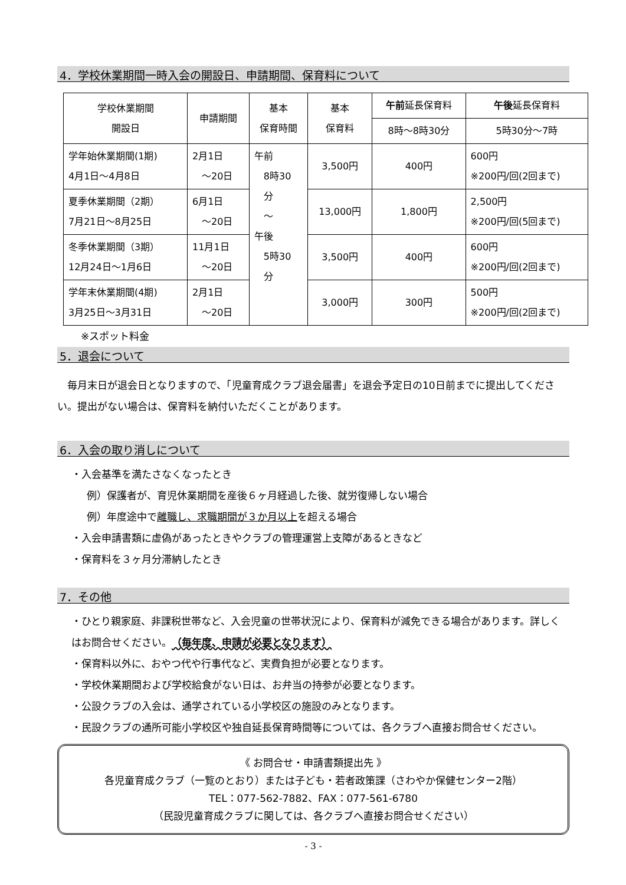4．学校休業期間一時入会の開設日、申請期間、保育料について
| 学校休業期間 開設日 | 申請期間 | 基本 保育時間 | 基本 保育料 | 午前 延長保育料 | 午後 延長保育料 |
| --- | --- | --- | --- | --- | --- |
| | | | | 8時～8時30分 | 5時30分～7時 |
| 学年始休業期間(1期) 4月1日～4月8日 | 2月1日 ～20日 | 午前 8時30 分 ～ 午後 5時30 分 | 3,500円 | 400円 | 600円 ※200円/回(2回まで) |
| 夏季休業期間（2期） 7月21日～8月25日 | 6月1日 ～20日 | | 13,000円 | 1,800円 | 2,500円 ※200円/回(5回まで) |
| 冬季休業期間（3期） 12月24日～1月6日 | 11月1日 ～20日 | | 3,500円 | 400円 | 600円 ※200円/回(2回まで) |
| 学年末休業期間(4期) 3月25日～3月31日 | 2月1日 ～20日 | | 3,000円 | 300円 | 500円 ※200円/回(2回まで) |
※スポット料金
5．退会について
　毎月末日が退会日となりますので、「児童育成クラブ退会届書」を退会予定日の10日前までに提出してください。提出がない場合は、保育料を納付いただくことがあります。
6．入会の取り消しについて
・入会基準を満たさなくなったとき
例）保護者が、育児休業期間を産後６ヶ月経過した後、就労復帰しない場合
例）年度途中で離職し、求職期間が３か月以上を超える場合
・入会申請書類に虚偽があったときやクラブの管理運営上支障があるときなど
・保育料を３ヶ月分滞納したとき
7．その他
・ひとり親家庭、非課税世帯など、入会児童の世帯状況により、保育料が減免できる場合があります。詳しくはお問合せください。（毎年度、申請が必要となります）
・保育料以外に、おやつ代や行事代など、実費負担が必要となります。
・学校休業期間および学校給食がない日は、お弁当の持参が必要となります。
・公設クラブの入会は、通学されている小学校区の施設のみとなります。
・民設クラブの通所可能小学校区や独自延長保育時間等については、各クラブへ直接お問合せください。
《 お問合せ・申請書類提出先 》
各児童育成クラブ（一覧のとおり）または子ども・若者政策課（さわやか保健センター2階）
TEL：077-562-7882、FAX：077-561-6780
（民設児童育成クラブに関しては、各クラブへ直接お問合せください）
- 3 -